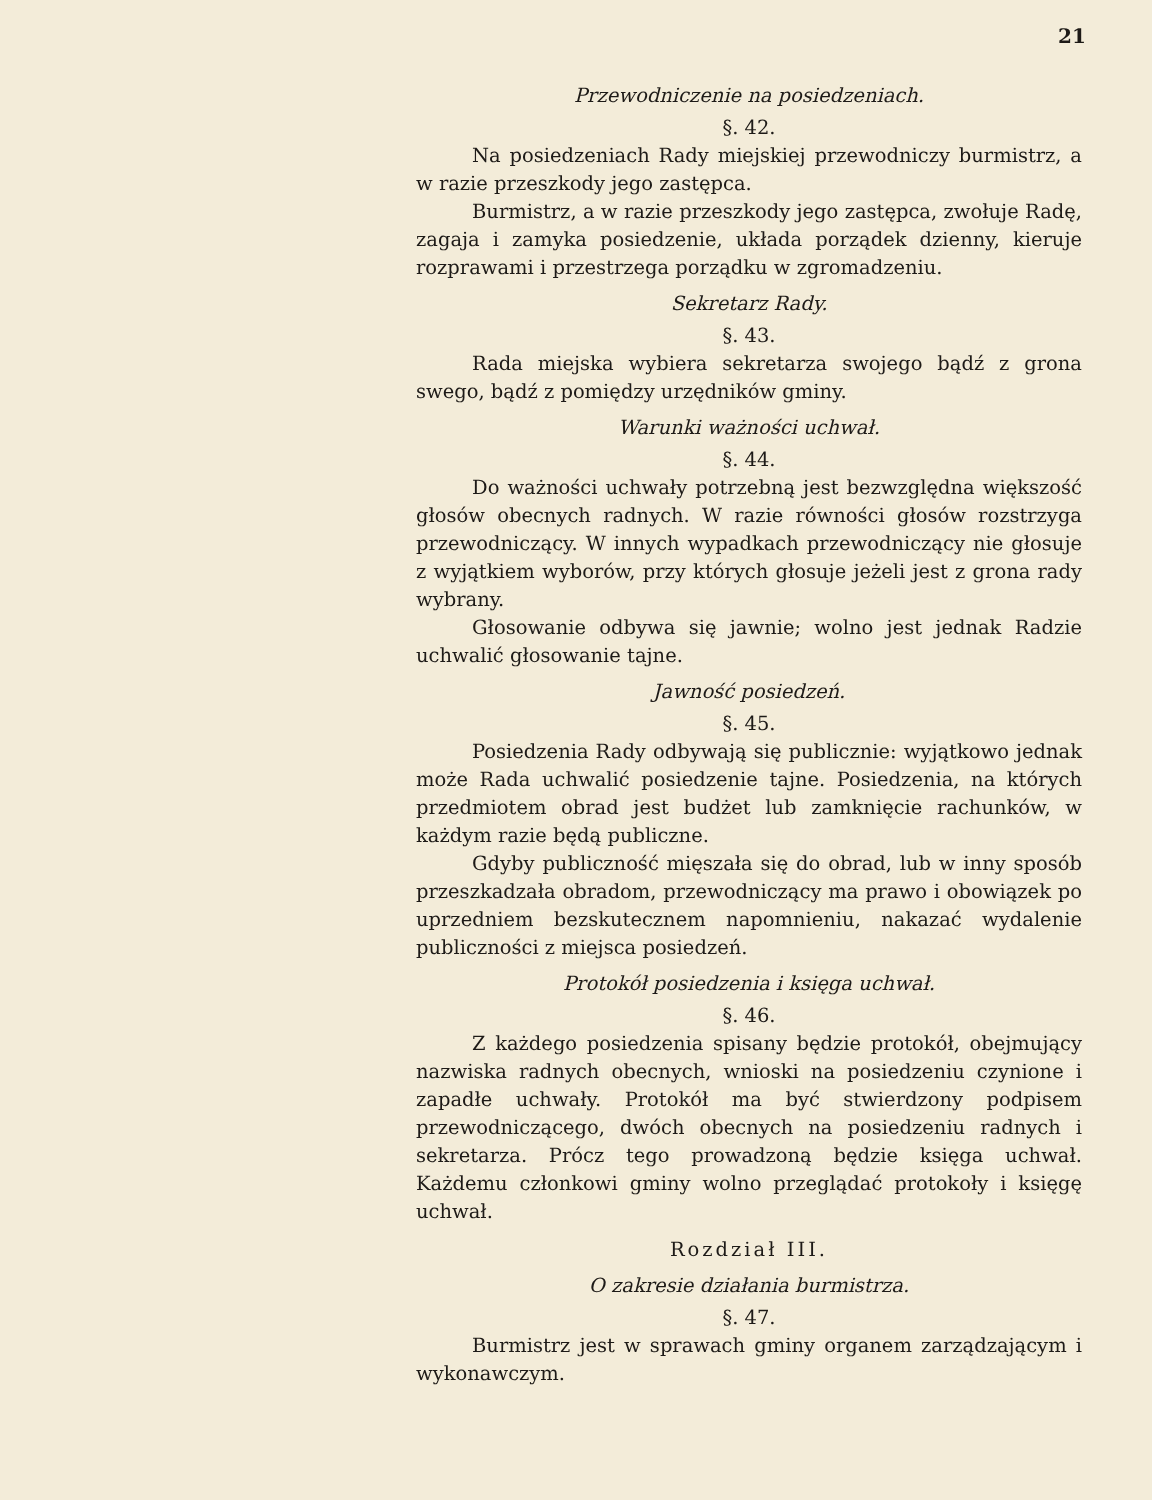21
Przewodniczenie na posiedzeniach.
§. 42.
Na posiedzeniach Rady miejskiej przewodniczy burmistrz, a w razie przeszkody jego zastępca.
Burmistrz, a w razie przeszkody jego zastępca, zwołuje Radę, zagaja i zamyka posiedzenie, układa porządek dzienny, kieruje rozprawami i przestrzega porządku w zgromadzeniu.
Sekretarz Rady.
§. 43.
Rada miejska wybiera sekretarza swojego bądź z grona swego, bądź z pomiędzy urzędników gminy.
Warunki ważności uchwał.
§. 44.
Do ważności uchwały potrzebną jest bezwzględna większość głosów obecnych radnych. W razie równości głosów rozstrzyga przewodniczący. W innych wypadkach przewodniczący nie głosuje z wyjątkiem wyborów, przy których głosuje jeżeli jest z grona rady wybrany.
Głosowanie odbywa się jawnie; wolno jest jednak Radzie uchwalić głosowanie tajne.
Jawność posiedzeń.
§. 45.
Posiedzenia Rady odbywają się publicznie: wyjątkowo jednak może Rada uchwalić posiedzenie tajne. Posiedzenia, na których przedmiotem obrad jest budżet lub zamknięcie rachunków, w każdym razie będą publiczne.
Gdyby publiczność mięszała się do obrad, lub w inny sposób przeszkadzała obradom, przewodniczący ma prawo i obowiązek po uprzedniem bezskutecznem napomnieniu, nakazać wydalenie publiczności z miejsca posiedzeń.
Protokół posiedzenia i księga uchwał.
§. 46.
Z każdego posiedzenia spisany będzie protokół, obejmujący nazwiska radnych obecnych, wnioski na posiedzeniu czynione i zapadłe uchwały. Protokół ma być stwierdzony podpisem przewodniczącego, dwóch obecnych na posiedzeniu radnych i sekretarza. Prócz tego prowadzoną będzie księga uchwał. Każdemu członkowi gminy wolno przeglądać protokoły i księgę uchwał.
Rozdział III.
O zakresie działania burmistrza.
§. 47.
Burmistrz jest w sprawach gminy organem zarządzającym i wykonawczym.